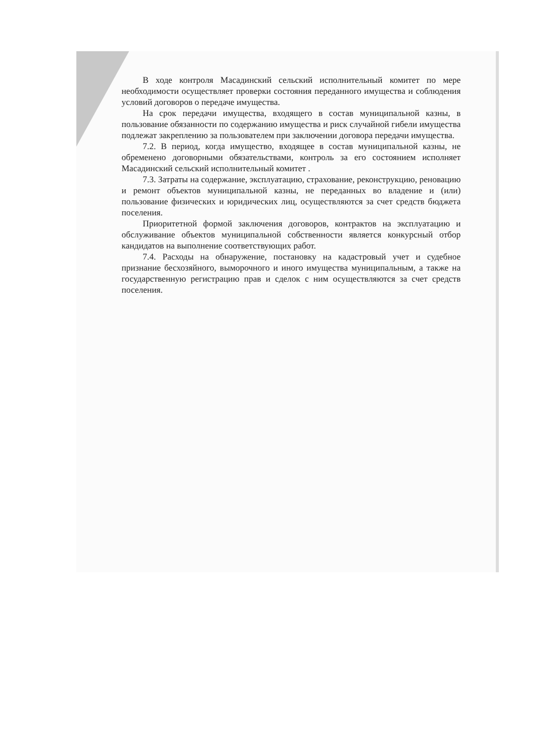В ходе контроля Масадинский сельский исполнительный комитет по мере необходимости осуществляет проверки состояния переданного имущества и соблюдения условий договоров о передаче имущества.
На срок передачи имущества, входящего в состав муниципальной казны, в пользование обязанности по содержанию имущества и риск случайной гибели имущества подлежат закреплению за пользователем при заключении договора передачи имущества.
7.2. В период, когда имущество, входящее в состав муниципальной казны, не обременено договорными обязательствами, контроль за его состоянием исполняет Масадинский сельский исполнительный комитет .
7.3. Затраты на содержание, эксплуатацию, страхование, реконструкцию, реновацию и ремонт объектов муниципальной казны, не переданных во владение и (или) пользование физических и юридических лиц, осуществляются за счет средств бюджета поселения.
Приоритетной формой заключения договоров, контрактов на эксплуатацию и обслуживание объектов муниципальной собственности является конкурсный отбор кандидатов на выполнение соответствующих работ.
7.4. Расходы на обнаружение, постановку на кадастровый учет и судебное признание бесхозяйного, выморочного и иного имущества муниципальным, а также на государственную регистрацию прав и сделок с ним осуществляются за счет средств поселения.